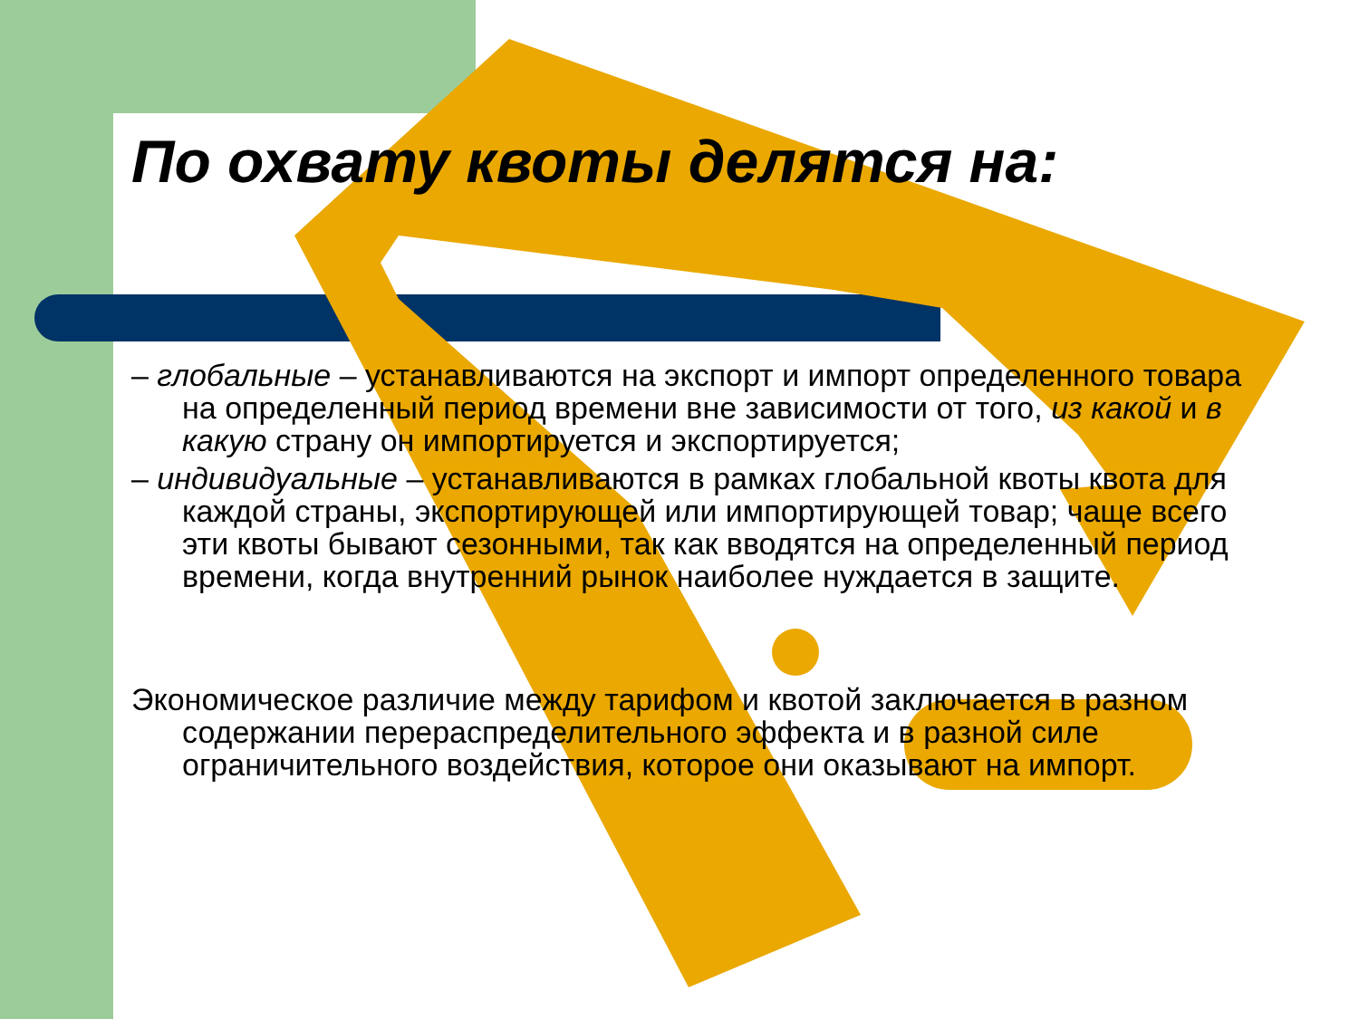По охвату квоты делятся на:
– глобальные – устанавливаются на экспорт и импорт определенного товара на определенный период времени вне зависимости от того, из какой и в какую страну он импортируется и экспортируется;
– индивидуальные – устанавливаются в рамках глобальной квоты квота для каждой страны, экспортирующей или импортирующей товар; чаще всего эти квоты бывают сезонными, так как вводятся на определенный период времени, когда внутренний рынок наиболее нуждается в защите.
Экономическое различие между тарифом и квотой заключается в разном содержании перераспределительного эффекта и в разной силе ограничительного воздействия, которое они оказывают на импорт.